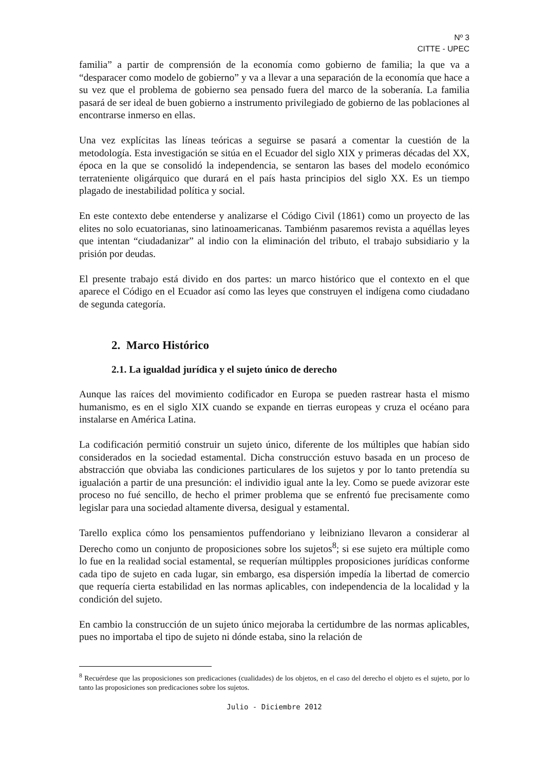Nº 3
CITTE - UPEC
familia” a partir de comprensión de la economía como gobierno de familia; la que va a “desparacer como modelo de gobierno” y va a llevar a una separación de la economía que hace a su vez que el problema de gobierno sea pensado fuera del marco de la soberanía. La familia pasará de ser ideal de buen gobierno a instrumento privilegiado de gobierno de las poblaciones al encontrarse inmerso en ellas.
Una vez explícitas las líneas teóricas a seguirse se pasará a comentar la cuestión de la metodología. Esta investigación se sitúa en el Ecuador del siglo XIX y primeras décadas del XX, época en la que se consolidó la independencia, se sentaron las bases del modelo económico terrateniente oligárquico que durará en el país hasta principios del siglo XX. Es un tiempo plagado de inestabilidad política y social.
En este contexto debe entenderse y analizarse el Código Civil (1861) como un proyecto de las elites no solo ecuatorianas, sino latinoamericanas. Tambiénm pasaremos revista a aquéllas leyes que intentan “ciudadanizar” al indio con la eliminación del tributo, el trabajo subsidiario y la prisión por deudas.
El presente trabajo está divido en dos partes: un marco histórico que el contexto en el que aparece el Código en el Ecuador así como las leyes que construyen el indígena como ciudadano de segunda categoría.
2. Marco Histórico
2.1. La igualdad jurídica y el sujeto único de derecho
Aunque las raíces del movimiento codificador en Europa se pueden rastrear hasta el mismo humanismo, es en el siglo XIX cuando se expande en tierras europeas y cruza el océano para instalarse en América Latina.
La codificación permitió construir un sujeto único, diferente de los múltiples que habían sido considerados en la sociedad estamental. Dicha construcción estuvo basada en un proceso de abstracción que obviaba las condiciones particulares de los sujetos y por lo tanto pretendía su igualación a partir de una presunción: el individio igual ante la ley. Como se puede avizorar este proceso no fué sencillo, de hecho el primer problema que se enfrentó fue precisamente como legislar para una sociedad altamente diversa, desigual y estamental.
Tarello explica cómo los pensamientos puffendoriano y leibniziano llevaron a considerar al Derecho como un conjunto de proposiciones sobre los sujetos<sup>8</sup>; si ese sujeto era múltiple como lo fue en la realidad social estamental, se requerían múltipples proposiciones jurídicas conforme cada tipo de sujeto en cada lugar, sin embargo, esa dispersión impedía la libertad de comercio que requería cierta estabilidad en las normas aplicables, con independencia de la localidad y la condición del sujeto.
En cambio la construcción de un sujeto único mejoraba la certidumbre de las normas aplicables, pues no importaba el tipo de sujeto ni dónde estaba, sino la relación de
<sup>8</sup> Recuérdese que las proposiciones son predicaciones (cualidades) de los objetos, en el caso del derecho el objeto es el sujeto, por lo tanto las proposiciones son predicaciones sobre los sujetos.
Julio - Diciembre 2012